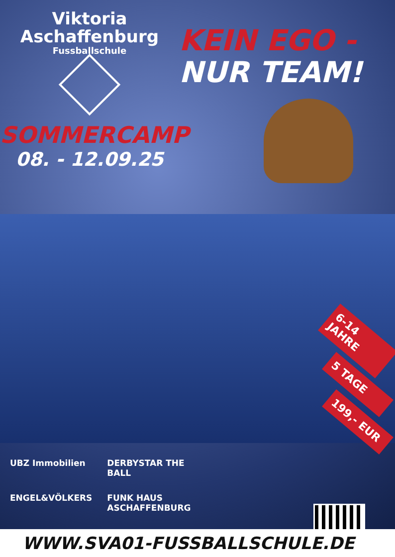Viktoria
Aschaffenburg
Fussballschule
SOMMERCAMP
08. - 12.09.25
KEIN EGO -
NUR TEAM!
6-14 JAHRE
5 TAGE
199,- EUR
UBZ Immobilien
DERBYSTAR THE BALL
ENGEL&VÖLKERS
FUNK HAUS ASCHAFFENBURG
WWW.SVA01-FUSSBALLSCHULE.DE